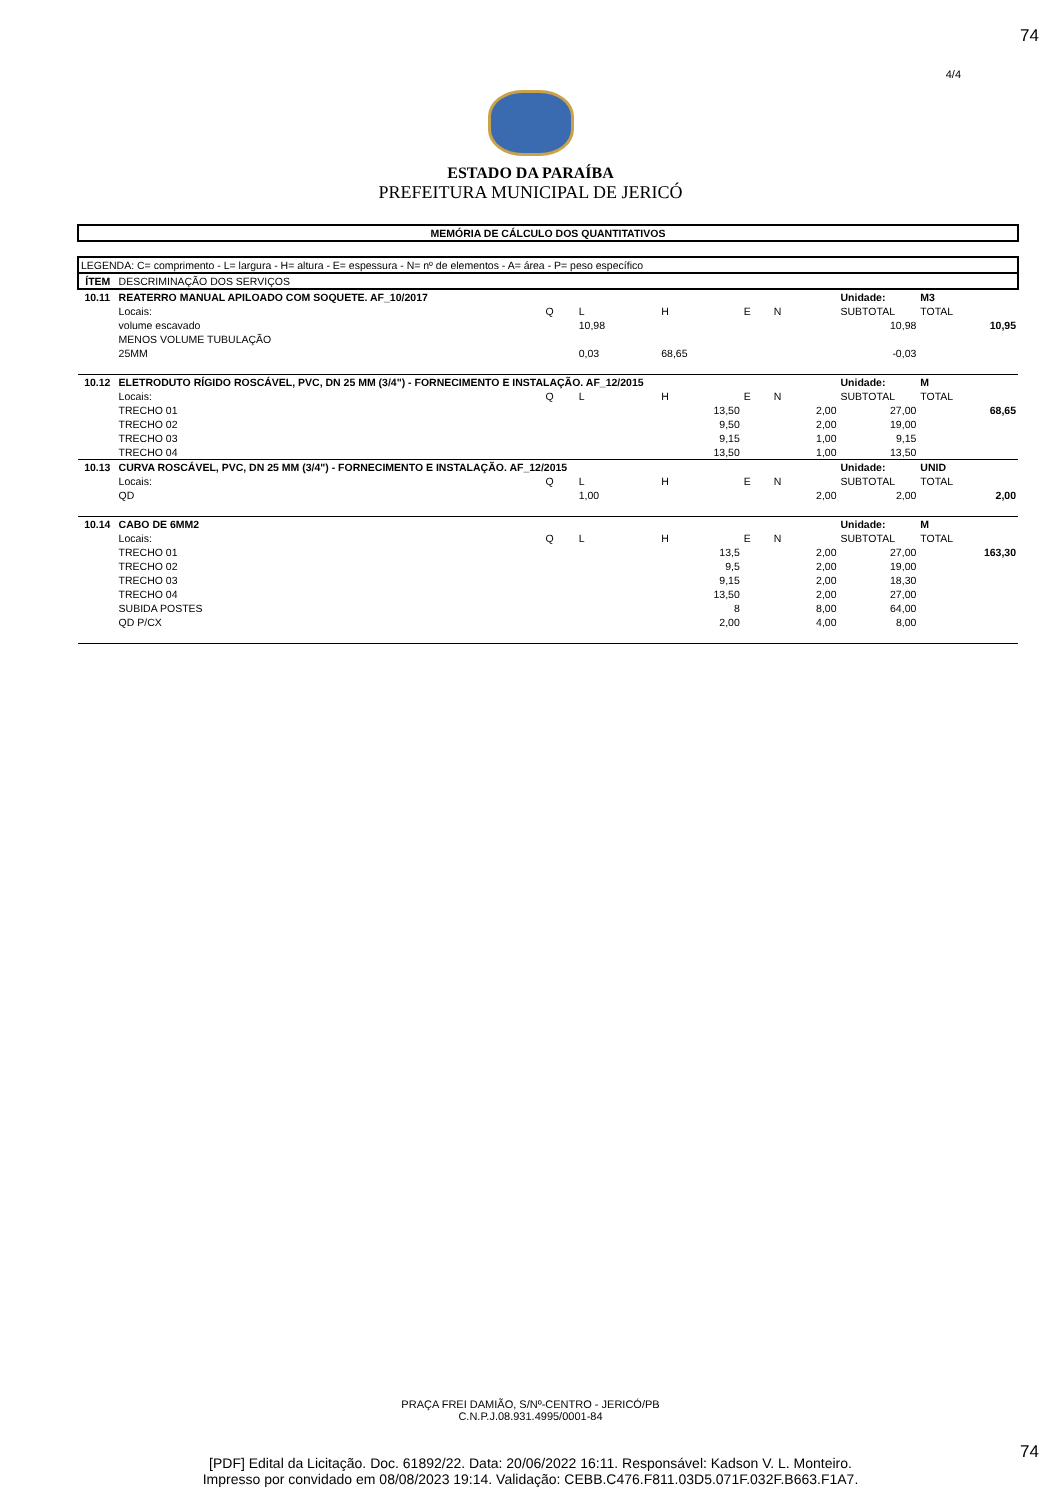74
4/4
ESTADO DA PARAÍBA
PREFEITURA MUNICIPAL DE JERICÓ
| MEMÓRIA DE CÁLCULO DOS QUANTITATIVOS | | | | | | | | | |
| LEGENDA: C= comprimento - L= largura - H= altura - E= espessura - N= nº de elementos - A= área - P= peso específico | | | | | | | | | |
| ÍTEM | DESCRIMINAÇÃO DOS SERVIÇOS | | | | | | | | |
| 10.11 | REATERRO MANUAL APILOADO COM SOQUETE. AF_10/2017 | | | | | | Unidade: | M3 | |
| | Locais: | Q | L | H | E | N | SUBTOTAL | TOTAL | |
| | volume escavado | | 10,98 | | | | 10,98 | | 10,95 |
| | MENOS VOLUME TUBULAÇÃO | | | | | | | | |
| | 25MM | | 0,03 | 68,65 | | | -0,03 | | |
| 10.12 | ELETRODUTO RÍGIDO ROSCÁVEL, PVC, DN 25 MM (3/4") - FORNECIMENTO E INSTALAÇÃO. AF_12/2015 | | | | | | Unidade: | M | |
| | Locais: | Q | L | H | E | N | SUBTOTAL | TOTAL | |
| | TRECHO 01 | | | 13,50 | | 2,00 | 27,00 | | 68,65 |
| | TRECHO 02 | | | 9,50 | | 2,00 | 19,00 | | |
| | TRECHO 03 | | | 9,15 | | 1,00 | 9,15 | | |
| | TRECHO 04 | | | 13,50 | | 1,00 | 13,50 | | |
| 10.13 | CURVA ROSCÁVEL, PVC, DN 25 MM (3/4") - FORNECIMENTO E INSTALAÇÃO. AF_12/2015 | | | | | | Unidade: | UNID | |
| | Locais: | Q | L | H | E | N | SUBTOTAL | TOTAL | |
| | QD | | 1,00 | | | 2,00 | 2,00 | | 2,00 |
| 10.14 | CABO DE 6MM2 | | | | | | Unidade: | M | |
| | Locais: | Q | L | H | E | N | SUBTOTAL | TOTAL | |
| | TRECHO 01 | | | 13,5 | | 2,00 | 27,00 | | 163,30 |
| | TRECHO 02 | | | 9,5 | | 2,00 | 19,00 | | |
| | TRECHO 03 | | | 9,15 | | 2,00 | 18,30 | | |
| | TRECHO 04 | | | 13,50 | | 2,00 | 27,00 | | |
| | SUBIDA POSTES | | | 8 | | 8,00 | 64,00 | | |
| | QD P/CX | | | 2,00 | | 4,00 | 8,00 | | |
PRAÇA FREI DAMIÃO, S/Nº-CENTRO - JERICÓ/PB
C.N.P.J.08.931.4995/0001-84
74
[PDF] Edital da Licitação. Doc. 61892/22. Data: 20/06/2022 16:11. Responsável: Kadson V. L. Monteiro.
Impresso por convidado em 08/08/2023 19:14. Validação: CEBB.C476.F811.03D5.071F.032F.B663.F1A7.